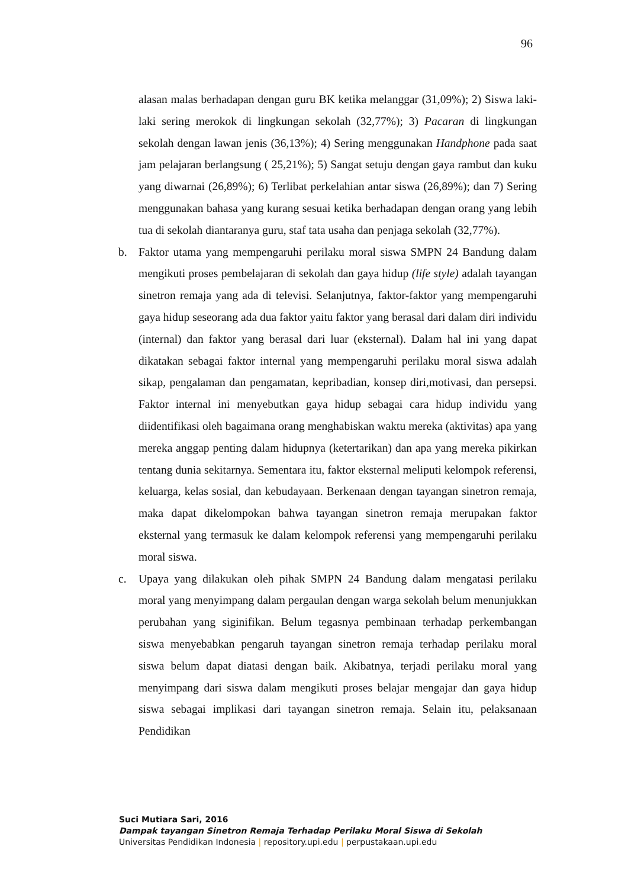96
alasan malas berhadapan dengan guru BK ketika melanggar (31,09%); 2) Siswa laki-laki sering merokok di lingkungan sekolah (32,77%); 3) Pacaran di lingkungan sekolah dengan lawan jenis (36,13%); 4) Sering menggunakan Handphone pada saat jam pelajaran berlangsung ( 25,21%); 5) Sangat setuju dengan gaya rambut dan kuku yang diwarnai (26,89%); 6) Terlibat perkelahian antar siswa (26,89%); dan 7) Sering menggunakan bahasa yang kurang sesuai ketika berhadapan dengan orang yang lebih tua di sekolah diantaranya guru, staf tata usaha dan penjaga sekolah (32,77%).
b. Faktor utama yang mempengaruhi perilaku moral siswa SMPN 24 Bandung dalam mengikuti proses pembelajaran di sekolah dan gaya hidup (life style) adalah tayangan sinetron remaja yang ada di televisi. Selanjutnya, faktor-faktor yang mempengaruhi gaya hidup seseorang ada dua faktor yaitu faktor yang berasal dari dalam diri individu (internal) dan faktor yang berasal dari luar (eksternal). Dalam hal ini yang dapat dikatakan sebagai faktor internal yang mempengaruhi perilaku moral siswa adalah sikap, pengalaman dan pengamatan, kepribadian, konsep diri,motivasi, dan persepsi. Faktor internal ini menyebutkan gaya hidup sebagai cara hidup individu yang diidentifikasi oleh bagaimana orang menghabiskan waktu mereka (aktivitas) apa yang mereka anggap penting dalam hidupnya (ketertarikan) dan apa yang mereka pikirkan tentang dunia sekitarnya. Sementara itu, faktor eksternal meliputi kelompok referensi, keluarga, kelas sosial, dan kebudayaan. Berkenaan dengan tayangan sinetron remaja, maka dapat dikelompokan bahwa tayangan sinetron remaja merupakan faktor eksternal yang termasuk ke dalam kelompok referensi yang mempengaruhi perilaku moral siswa.
c. Upaya yang dilakukan oleh pihak SMPN 24 Bandung dalam mengatasi perilaku moral yang menyimpang dalam pergaulan dengan warga sekolah belum menunjukkan perubahan yang siginifikan. Belum tegasnya pembinaan terhadap perkembangan siswa menyebabkan pengaruh tayangan sinetron remaja terhadap perilaku moral siswa belum dapat diatasi dengan baik. Akibatnya, terjadi perilaku moral yang menyimpang dari siswa dalam mengikuti proses belajar mengajar dan gaya hidup siswa sebagai implikasi dari tayangan sinetron remaja. Selain itu, pelaksanaan Pendidikan
Suci Mutiara Sari, 2016
Dampak tayangan Sinetron Remaja Terhadap Perilaku Moral Siswa di Sekolah
Universitas Pendidikan Indonesia | repository.upi.edu | perpustakaan.upi.edu